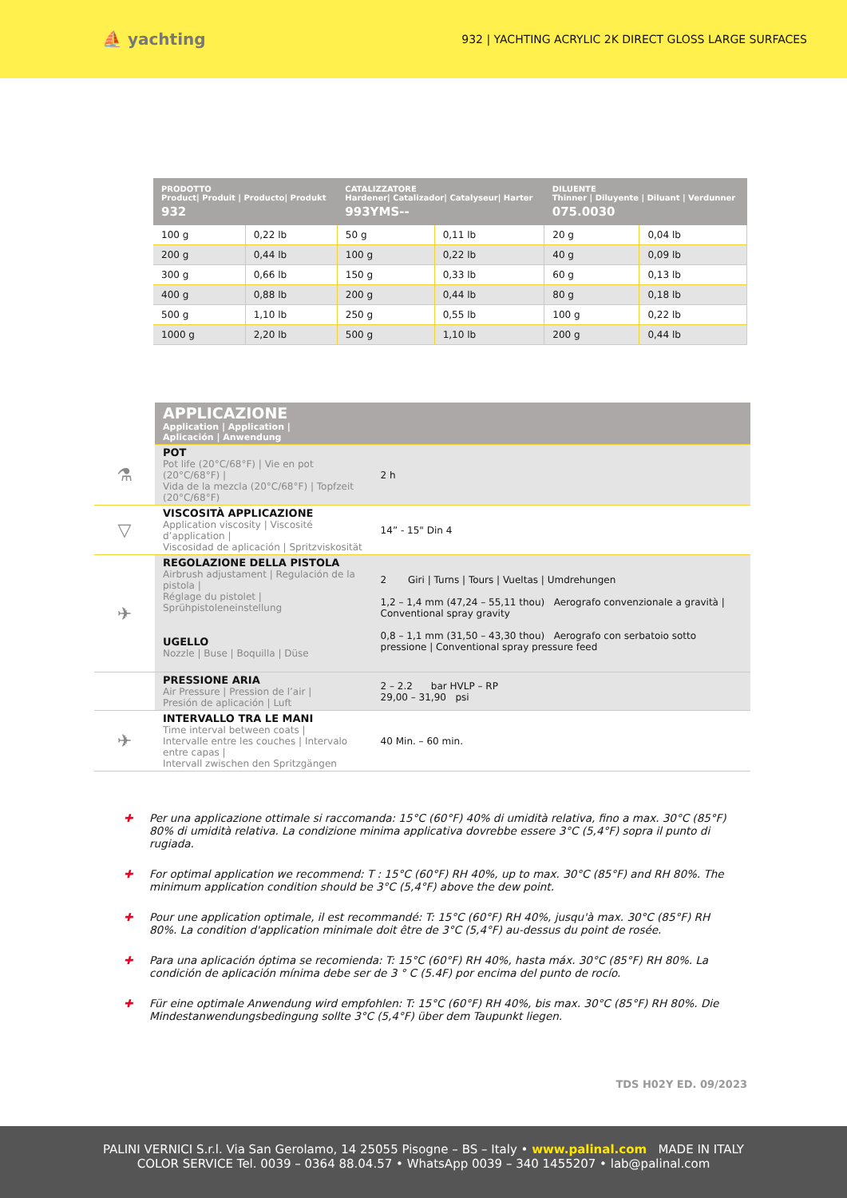⛵ yachting
932 | YACHTING ACRYLIC 2K DIRECT GLOSS LARGE SURFACES
| PRODOTTO Product/ Produit / Producto/ Produkt 932 | | CATALIZZATORE Hardener/ Catalizador/ Catalyseur/ Harter 993YMS-- | | DILUENTE Thinner / Diluyente / Diluant / Verdunner 075.0030 | |
| --- | --- | --- | --- | --- | --- |
| 100 g | 0,22 lb | 50 g | 0,11 lb | 20 g | 0,04 lb |
| 200 g | 0,44 lb | 100 g | 0,22 lb | 40 g | 0,09 lb |
| 300 g | 0,66 lb | 150 g | 0,33 lb | 60 g | 0,13 lb |
| 400 g | 0,88 lb | 200 g | 0,44 lb | 80 g | 0,18 lb |
| 500 g | 1,10 lb | 250 g | 0,55 lb | 100 g | 0,22 lb |
| 1000 g | 2,20 lb | 500 g | 1,10 lb | 200 g | 0,44 lb |
| | APPLICAZIONE Application / Application / Aplicación / Anwendung | |
| ⚗ | POT Pot life (20°C/68°F) / Vie en pot (20°C/68°F) / Vida de la mezcla (20°C/68°F) / Topfzeit (20°C/68°F) | 2 h |
| ▽ | VISCOSITÀ APPLICAZIONE Application viscosity / Viscosité d’application / Viscosidad de aplicación / Spritzviskosität | 14” - 15" Din 4 |
| ✈ | REGOLAZIONE DELLA PISTOLA Airbrush adjustament / Regulación de la pistola / Réglage du pistolet / Sprühpistoleneinstellung UGELLO Nozzle / Buse / Boquilla / Düse | 2 Giri / Turns / Tours / Vueltas / Umdrehungen 1,2 – 1,4 mm (47,24 – 55,11 thou) Aerografo convenzionale a gravità / Conventional spray gravity 0,8 – 1,1 mm (31,50 – 43,30 thou) Aerografo con serbatoio sotto pressione / Conventional spray pressure feed |
| | PRESSIONE ARIA Air Pressure / Pression de l’air / Presión de aplicación / Luft | 2 – 2.2 bar HVLP – RP 29,00 – 31,90 psi |
| ✈ | INTERVALLO TRA LE MANI Time interval between coats / Intervalle entre les couches / Intervalo entre capas / Intervall zwischen den Spritzgängen | 40 Min. – 60 min. |
✚ Per una applicazione ottimale si raccomanda: 15°C (60°F) 40% di umidità relativa, fino a max. 30°C (85°F) 80% di umidità relativa. La condizione minima applicativa dovrebbe essere 3°C (5,4°F) sopra il punto di rugiada.
✚ For optimal application we recommend: T : 15°C (60°F) RH 40%, up to max. 30°C (85°F) and RH 80%. The minimum application condition should be 3°C (5,4°F) above the dew point.
✚ Pour une application optimale, il est recommandé: T: 15°C (60°F) RH 40%, jusqu'à max. 30°C (85°F) RH 80%. La condition d'application minimale doit être de 3°C (5,4°F) au-dessus du point de rosée.
✚ Para una aplicación óptima se recomienda: T: 15°C (60°F) RH 40%, hasta máx. 30°C (85°F) RH 80%. La condición de aplicación mínima debe ser de 3 ° C (5.4F) por encima del punto de rocío.
✚ Für eine optimale Anwendung wird empfohlen: T: 15°C (60°F) RH 40%, bis max. 30°C (85°F) RH 80%. Die Mindestanwendungsbedingung sollte 3°C (5,4°F) über dem Taupunkt liegen.
TDS H02Y ED. 09/2023
PALINI VERNICI S.r.l. Via San Gerolamo, 14 25055 Pisogne – BS – Italy • www.palinal.com MADE IN ITALY
COLOR SERVICE Tel. 0039 – 0364 88.04.57 • WhatsApp 0039 – 340 1455207 • lab@palinal.com